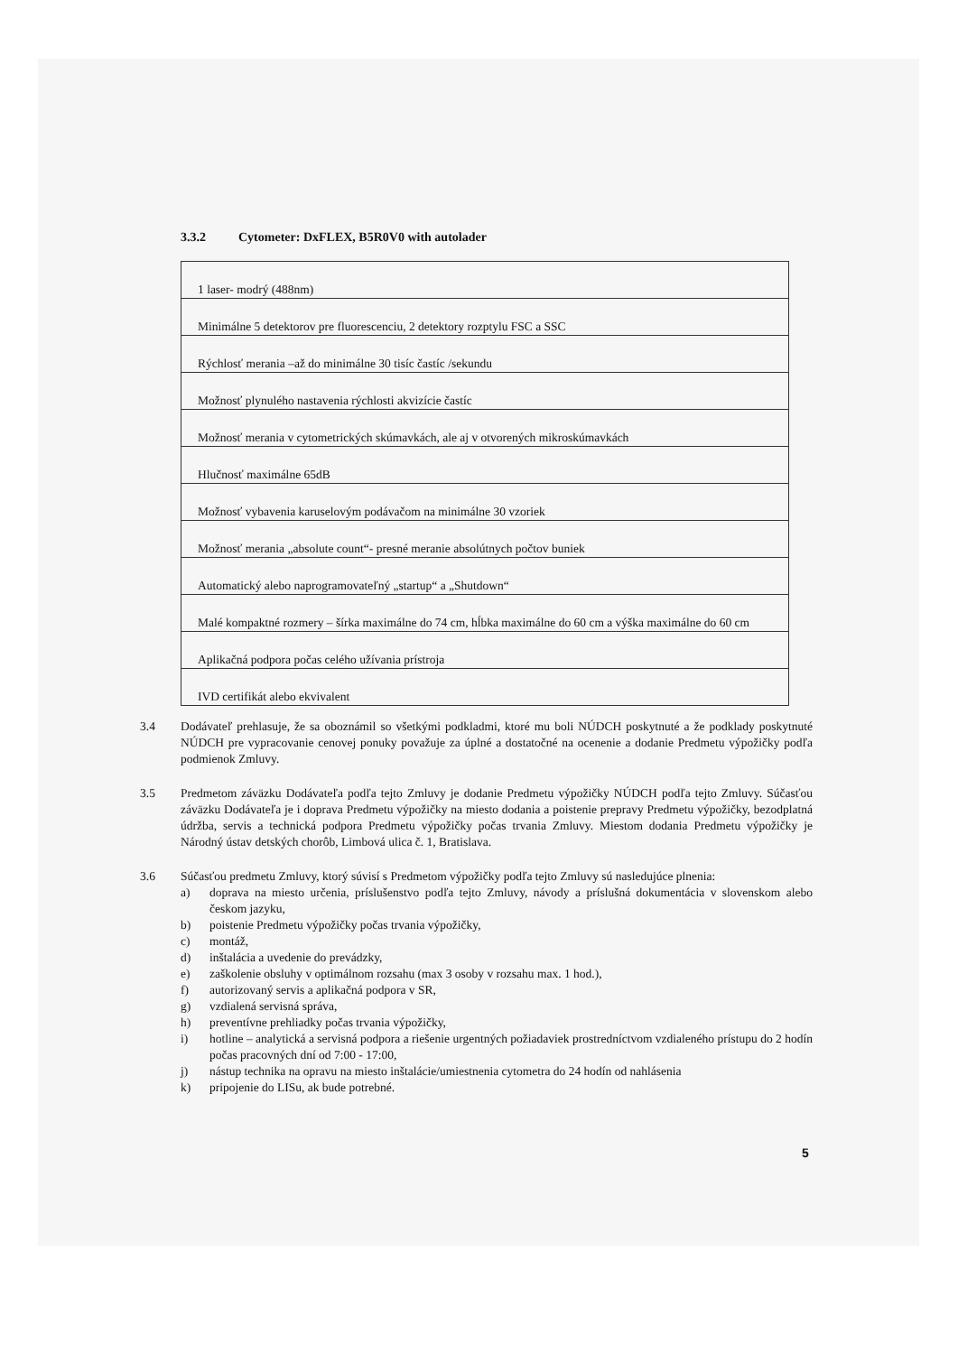3.3.2 Cytometer: DxFLEX, B5R0V0 with autolader
| 1 laser- modrý (488nm) |
| Minimálne 5 detektorov pre fluorescenciu, 2 detektory rozptylu FSC a SSC |
| Rýchlosť merania –až do minimálne 30 tisíc častíc /sekundu |
| Možnosť plynulého nastavenia rýchlosti akvizície častíc |
| Možnosť merania v cytometrických skúmavkách, ale aj v otvorených mikroskúmavkách |
| Hlučnosť maximálne 65dB |
| Možnosť vybavenia karuselovým podávačom na minimálne 30 vzoriek |
| Možnosť merania „absolute count“- presné meranie absolútnych počtov buniek |
| Automatický alebo naprogramovateľný „startup“ a „Shutdown“ |
| Malé kompaktné rozmery – šírka maximálne do 74 cm, hĺbka maximálne do 60 cm a výška maximálne do 60 cm |
| Aplikačná podpora počas celého užívania prístroja |
| IVD certifikát alebo ekvivalent |
3.4 Dodávateľ prehlasuje, že sa oboznámil so všetkými podkladmi, ktoré mu boli NÚDCH poskytnuté a že podklady poskytnuté NÚDCH pre vypracovanie cenovej ponuky považuje za úplné a dostatočné na ocenenie a dodanie Predmetu výpožičky podľa podmienok Zmluvy.
3.5 Predmetom záväzku Dodávateľa podľa tejto Zmluvy je dodanie Predmetu výpožičky NÚDCH podľa tejto Zmluvy. Súčasťou záväzku Dodávateľa je i doprava Predmetu výpožičky na miesto dodania a poistenie prepravy Predmetu výpožičky, bezodplatná údržba, servis a technická podpora Predmetu výpožičky počas trvania Zmluvy. Miestom dodania Predmetu výpožičky je Národný ústav detských chorôb, Limbová ulica č. 1, Bratislava.
3.6 Súčasťou predmetu Zmluvy, ktorý súvisí s Predmetom výpožičky podľa tejto Zmluvy sú nasledujúce plnenia:
a) doprava na miesto určenia, príslušenstvo podľa tejto Zmluvy, návody a príslušná dokumentácia v slovenskom alebo českom jazyku,
b) poistenie Predmetu výpožičky počas trvania výpožičky,
c) montáž,
d) inštalácia a uvedenie do prevádzky,
e) zaškolenie obsluhy v optimálnom rozsahu (max 3 osoby v rozsahu max. 1 hod.),
f) autorizovaný servis a aplikačná podpora v SR,
g) vzdialená servisná správa,
h) preventívne prehliadky počas trvania výpožičky,
i) hotline – analytická a servisná podpora a riešenie urgentných požiadaviek prostredníctvom vzdialeného prístupu do 2 hodín počas pracovných dní od 7:00 - 17:00,
j) nástup technika na opravu na miesto inštalácie/umiestnenia cytometra do 24 hodín od nahlásenia
k) pripojenie do LISu, ak bude potrebné.
5